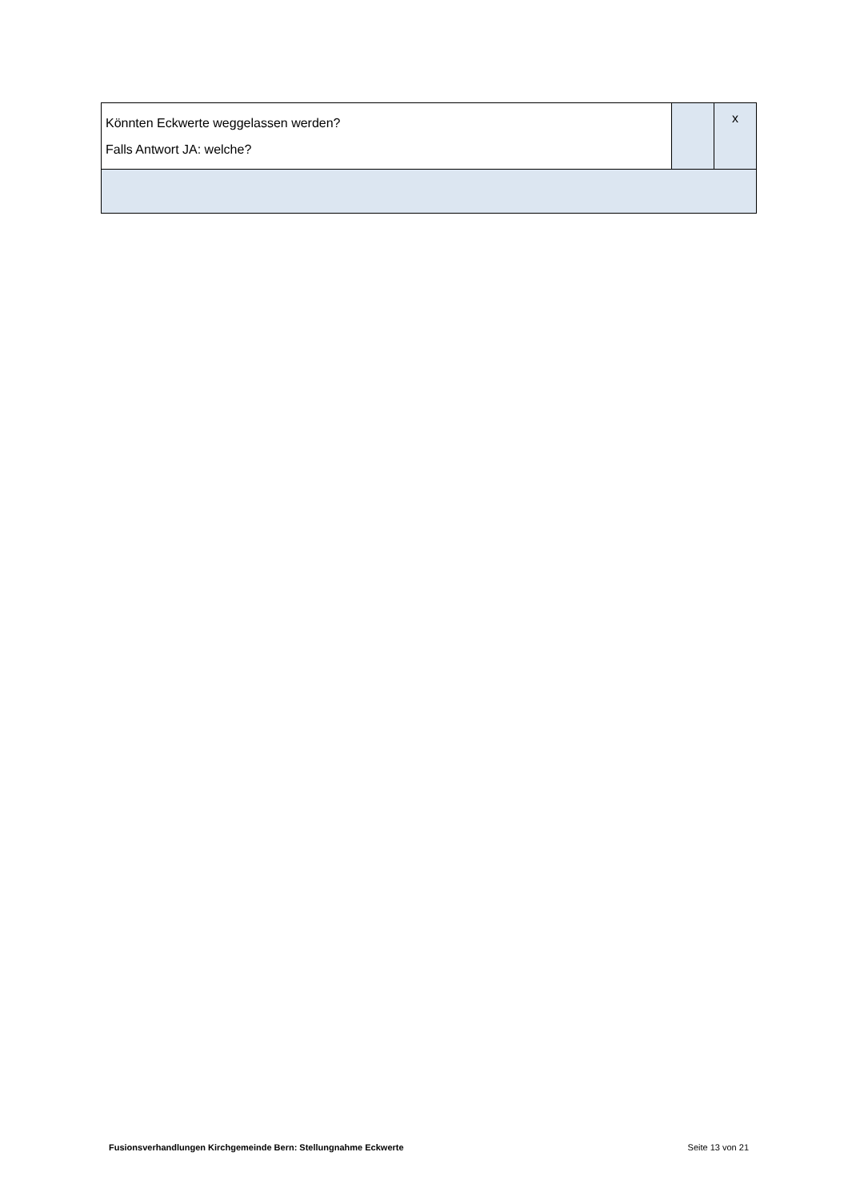| Könnten Eckwerte weggelassen werden? Falls Antwort JA: welche? | | x |
Fusionsverhandlungen Kirchgemeinde Bern: Stellungnahme Eckwerte Seite 13 von 21